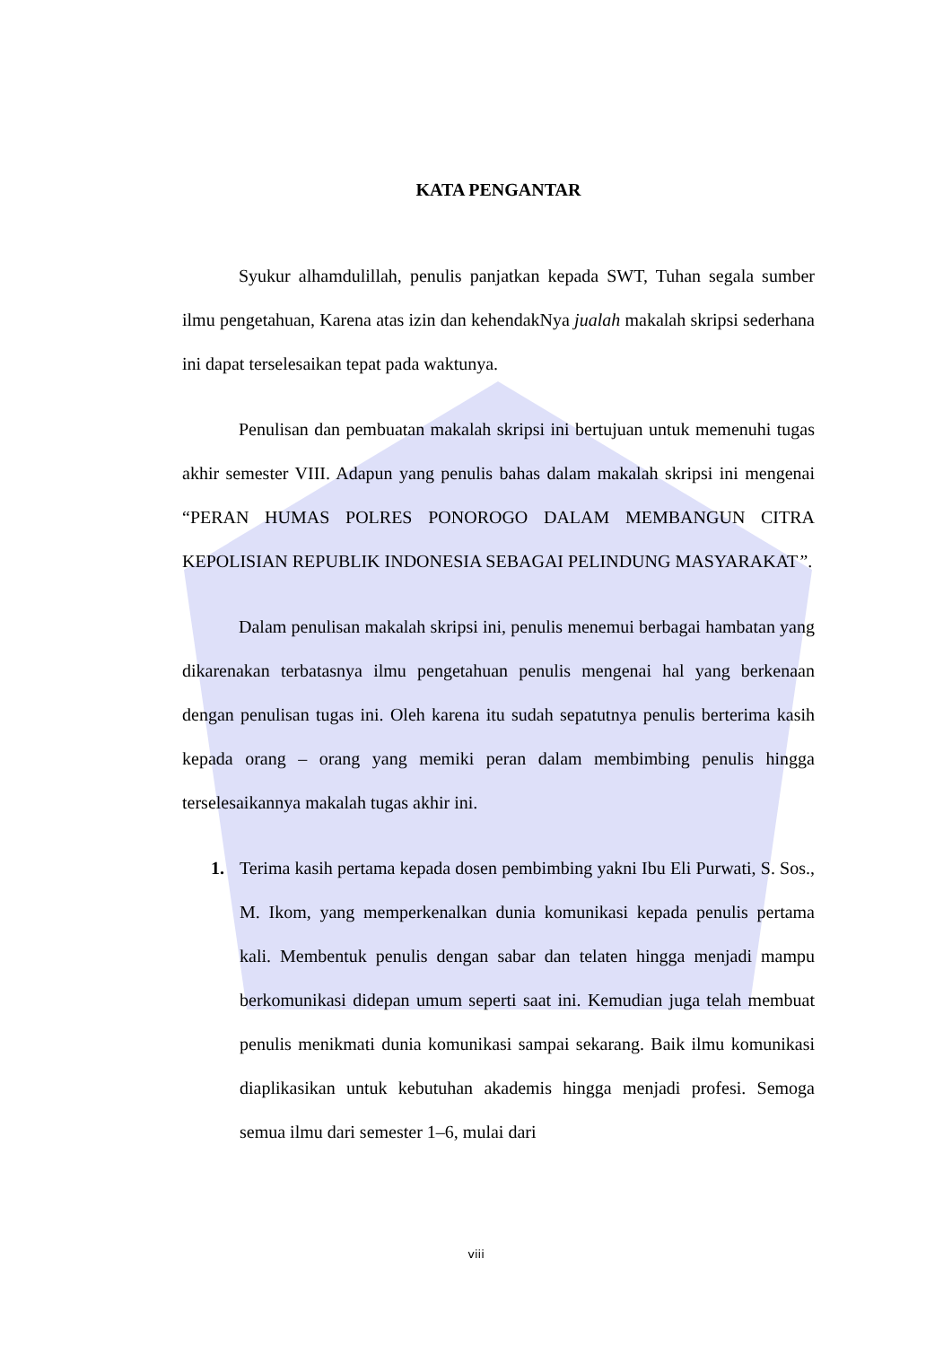KATA PENGANTAR
Syukur alhamdulillah, penulis panjatkan kepada SWT, Tuhan segala sumber ilmu pengetahuan, Karena atas izin dan kehendakNya jualah makalah skripsi sederhana ini dapat terselesaikan tepat pada waktunya.
Penulisan dan pembuatan makalah skripsi ini bertujuan untuk memenuhi tugas akhir semester VIII. Adapun yang penulis bahas dalam makalah skripsi ini mengenai “PERAN HUMAS POLRES PONOROGO DALAM MEMBANGUN CITRA KEPOLISIAN REPUBLIK INDONESIA SEBAGAI PELINDUNG MASYARAKAT”.
Dalam penulisan makalah skripsi ini, penulis menemui berbagai hambatan yang dikarenakan terbatasnya ilmu pengetahuan penulis mengenai hal yang berkenaan dengan penulisan tugas ini. Oleh karena itu sudah sepatutnya penulis berterima kasih kepada orang – orang yang memiki peran dalam membimbing penulis hingga terselesaikannya makalah tugas akhir ini.
1. Terima kasih pertama kepada dosen pembimbing yakni Ibu Eli Purwati, S. Sos., M. Ikom, yang memperkenalkan dunia komunikasi kepada penulis pertama kali. Membentuk penulis dengan sabar dan telaten hingga menjadi mampu berkomunikasi didepan umum seperti saat ini. Kemudian juga telah membuat penulis menikmati dunia komunikasi sampai sekarang. Baik ilmu komunikasi diaplikasikan untuk kebutuhan akademis hingga menjadi profesi. Semoga semua ilmu dari semester 1–6, mulai dari
viii